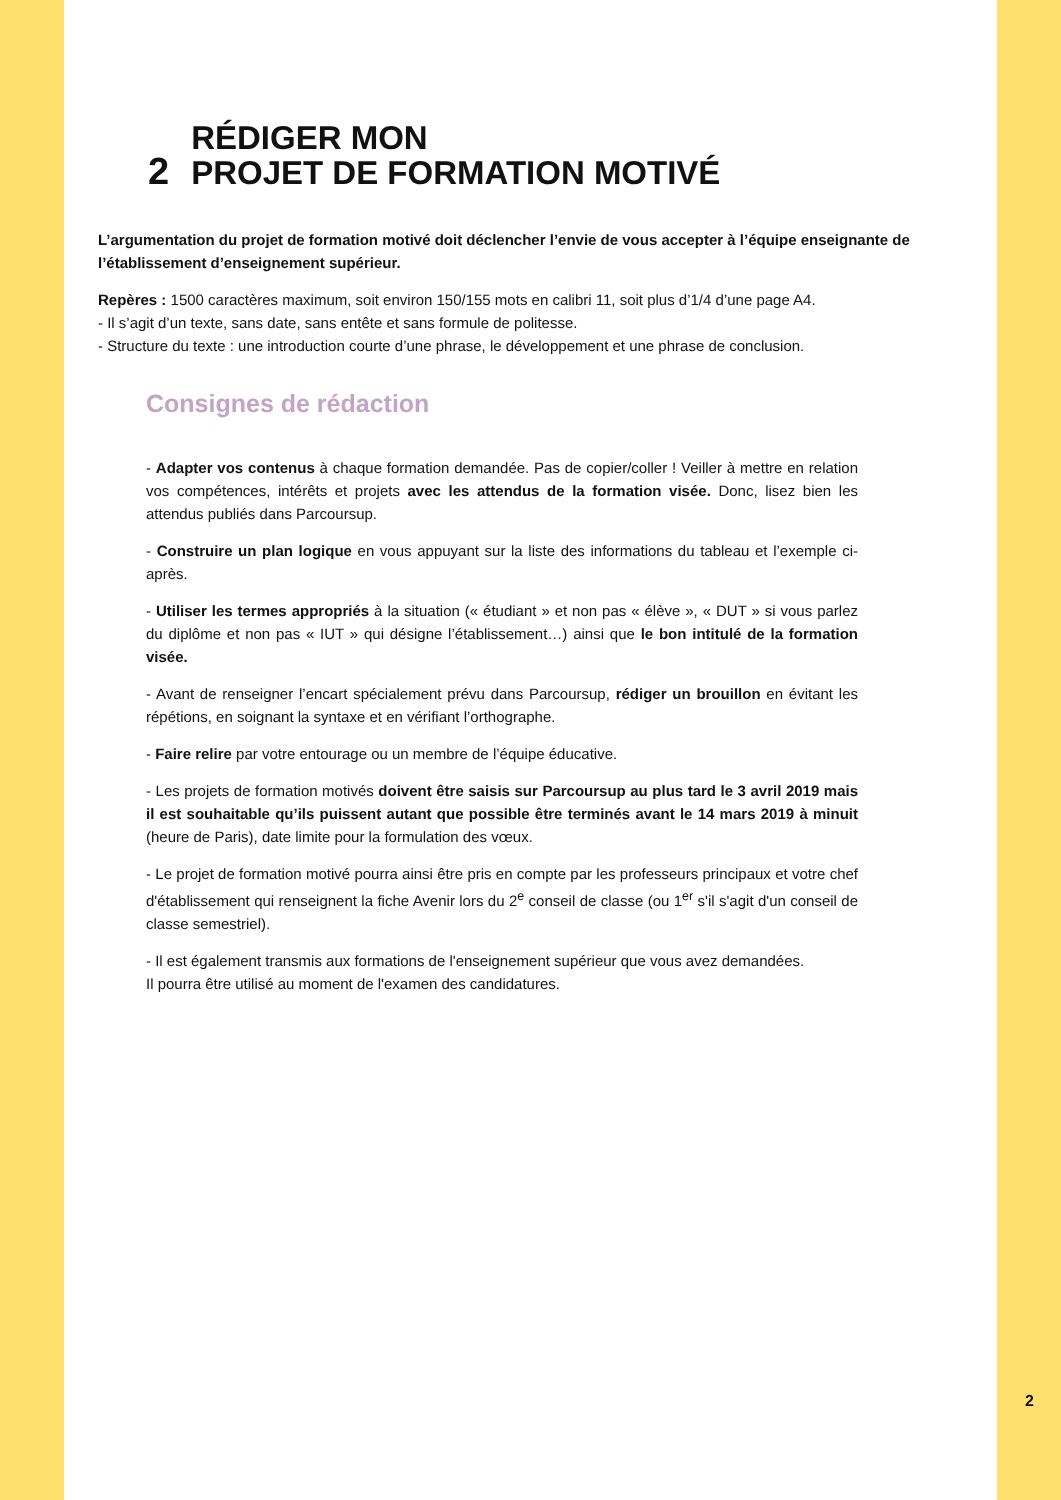2
RÉDIGER MON
PROJET DE FORMATION MOTIVÉ
L’argumentation du projet de formation motivé doit déclencher l’envie de vous accepter à l’équipe enseignante de l’établissement d’enseignement supérieur.
Repères : 1500 caractères maximum, soit environ 150/155 mots en calibri 11, soit plus d’1/4 d’une page A4.
- Il s’agit d’un texte, sans date, sans entête et sans formule de politesse.
- Structure du texte : une introduction courte d’une phrase, le développement et une phrase de conclusion.
Consignes de rédaction
- Adapter vos contenus à chaque formation demandée. Pas de copier/coller ! Veiller à mettre en relation vos compétences, intérêts et projets avec les attendus de la formation visée. Donc, lisez bien les attendus publiés dans Parcoursup.
- Construire un plan logique en vous appuyant sur la liste des informations du tableau et l’exemple ci-après.
- Utiliser les termes appropriés à la situation (« étudiant » et non pas « élève », « DUT » si vous parlez du diplôme et non pas « IUT » qui désigne l’établissement…) ainsi que le bon intitulé de la formation visée.
- Avant de renseigner l’encart spécialement prévu dans Parcoursup, rédiger un brouillon en évitant les répétions, en soignant la syntaxe et en vérifiant l’orthographe.
- Faire relire par votre entourage ou un membre de l’équipe éducative.
- Les projets de formation motivés doivent être saisis sur Parcoursup au plus tard le 3 avril 2019 mais il est souhaitable qu’ils puissent autant que possible être terminés avant le 14 mars 2019 à minuit (heure de Paris), date limite pour la formulation des vœux.
- Le projet de formation motivé pourra ainsi être pris en compte par les professeurs principaux et votre chef d'établissement qui renseignent la fiche Avenir lors du 2<sup>e</sup> conseil de classe (ou 1<sup>er</sup> s'il s'agit d'un conseil de classe semestriel).
- Il est également transmis aux formations de l'enseignement supérieur que vous avez demandées.
Il pourra être utilisé au moment de l'examen des candidatures.
2